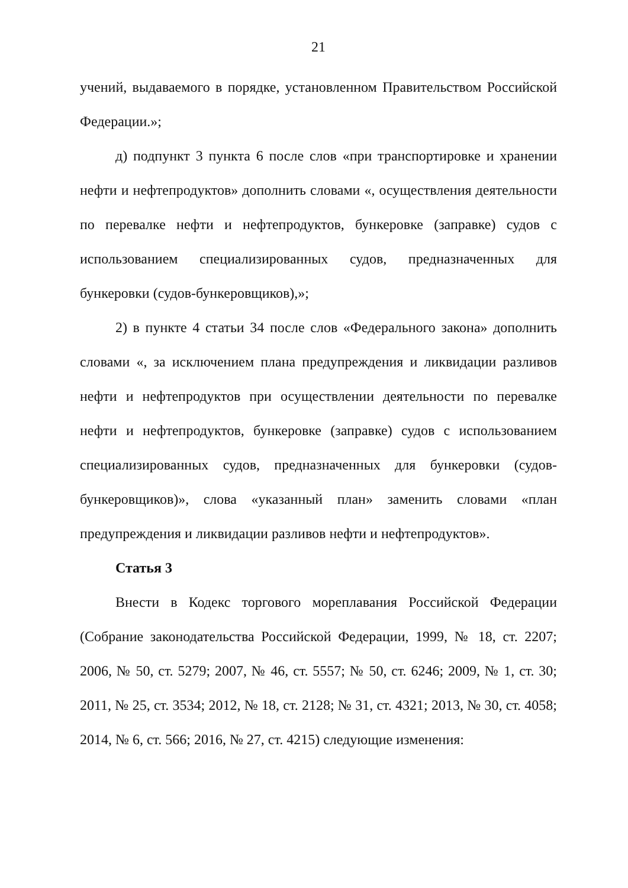21
учений, выдаваемого в порядке, установленном Правительством Российской Федерации.»;
д) подпункт 3 пункта 6 после слов «при транспортировке и хранении нефти и нефтепродуктов» дополнить словами «, осуществления деятельности по перевалке нефти и нефтепродуктов, бункеровке (заправке) судов с использованием специализированных судов, предназначенных для бункеровки (судов-бункеровщиков),»;
2) в пункте 4 статьи 34 после слов «Федерального закона» дополнить словами «, за исключением плана предупреждения и ликвидации разливов нефти и нефтепродуктов при осуществлении деятельности по перевалке нефти и нефтепродуктов, бункеровке (заправке) судов с использованием специализированных судов, предназначенных для бункеровки (судов-бункеровщиков)», слова «указанный план» заменить словами «план предупреждения и ликвидации разливов нефти и нефтепродуктов».
Статья 3
Внести в Кодекс торгового мореплавания Российской Федерации (Собрание законодательства Российской Федерации, 1999, № 18, ст. 2207; 2006, № 50, ст. 5279; 2007, № 46, ст. 5557; № 50, ст. 6246; 2009, № 1, ст. 30; 2011, № 25, ст. 3534; 2012, № 18, ст. 2128; № 31, ст. 4321; 2013, № 30, ст. 4058; 2014, № 6, ст. 566; 2016, № 27, ст. 4215) следующие изменения: